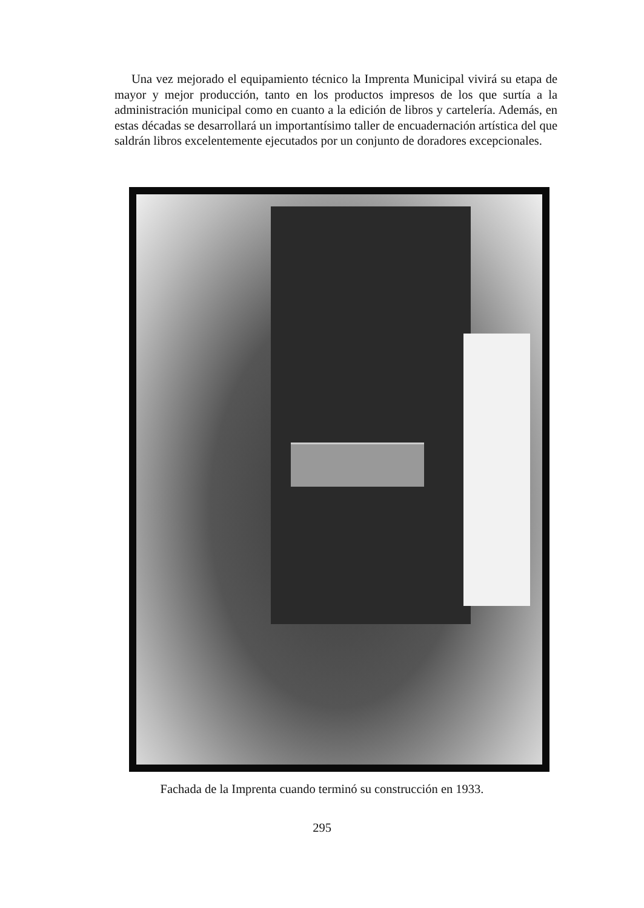Una vez mejorado el equipamiento técnico la Imprenta Municipal vivirá su etapa de mayor y mejor producción, tanto en los productos impresos de los que surtía a la administración municipal como en cuanto a la edición de libros y cartelería. Además, en estas décadas se desarrollará un importantísimo taller de encuadernación artística del que saldrán libros excelentemente ejecutados por un conjunto de doradores excepcionales.
Fachada de la Imprenta cuando terminó su construcción en 1933.
295